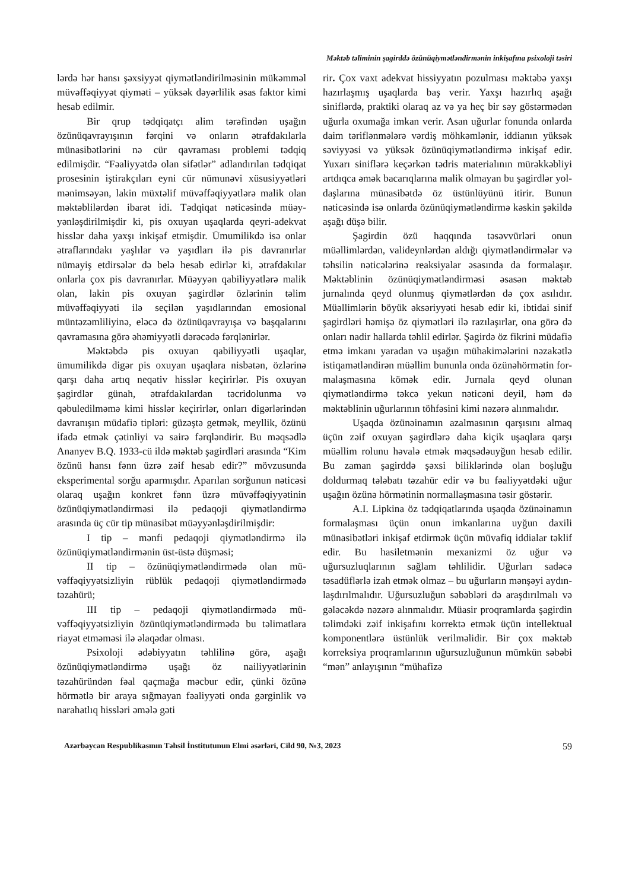Məktəb təliminin şagirddə özünüqiymətləndirmənin inkişafına psixoloji təsiri
lərdə hər hansı şəxsiyyət qiymətləndirilməsinin mükəmməl müvəffəqiyyət qiyməti – yüksək də­yərlilik əsas faktor kimi hesab edilmir.
Bir qrup tədqiqatçı alim tərəfindən uşağın özünüqavrayışının fərqini və onların ətrafdakı­larla münasibətlərini nə cür qavraması problemi tədqiq edilmişdir. “Fəaliyyətdə olan sifətlər” ad­landırılan tədqiqat prosesinin iştirakçıları eyni cür nümunəvi xüsusiyyətləri mənimsəyən, lakin müxtəlif müvəffəqiyyətlərə malik olan məktəb­lilərdən ibarət idi. Tədqiqat nəticəsində müəy­yənləşdirilmişdir ki, pis oxuyan uşaqlarda qeyri-adekvat hisslər daha yaxşı inkişaf etmişdir. Ümumilikdə isə onlar ətraflarındakı yaşlılar və yaşıdları ilə pis davranırlar nümayiş etdirsələr də belə hesab edirlər ki, ətrafdakılar onlarla çox pis davranırlar. Müəyyən qabiliyyətlərə malik olan, lakin pis oxuyan şagirdlər özlərinin təlim müvəffəqiyyəti ilə seçilən yaşıdlarından emo­sional müntəzəmliliyinə, eləcə də özünüqavrayı­şa və başqalarını qavramasına görə əhəmiyyətli dərəcədə fərqlənirlər.
Məktəbdə pis oxuyan qabiliyyətli uşaqlar, ümumilikdə digər pis oxuyan uşaqlara nisbətən, özlərinə qarşı daha artıq neqativ hisslər keçirirlər. Pis oxuyan şagirdlər günah, ətrafdakılardan təcri­dolunma və qəbuledilməmə kimi hisslər keçirir­lər, onları digərlərindən davranışın müdafiə tiplə­ri: güzəştə getmək, meyllik, özünü ifadə etmək çətinliyi və sairə fərqləndirir. Bu məqsədlə Anan­yev B.Q. 1933-cü ildə məktəb şagirdləri arasında “Kim özünü hansı fənn üzrə zəif hesab edir?” mövzusunda eksperimental sorğu aparmışdır. Aparılan sorğunun nəticəsi olaraq uşağın konkret fənn üzrə müvəffəqiyyətinin özünüqiymətləndir­məsi ilə pedaqoji qiymətləndirmə arasında üç cür tip münasibət müəyyənləşdirilmişdir:
I tip – mənfi pedaqoji qiymətləndirmə ilə özünüqiymətləndirmənin üst-üstə düşməsi;
II tip – özünüqiymətləndirmədə olan mü­vəffəqiyyətsizliyin rüblük pedaqoji qiymətlən­dirmədə təzahürü;
III tip – pedaqoji qiymətləndirmədə mü­vəffəqiyyətsizliyin özünüqiymətləndirmədə bu təlimatlara riayət etməməsi ilə əlaqədar olması.
Psixoloji ədəbiyyatın təhlilinə görə, aşağı özünüqiymətləndirmə uşağı öz nailiyyətlərinin təzahüründən fəal qaçmağa məcbur edir, çünki özünə hörmətlə bir araya sığmayan fəaliyyəti onda gərginlik və narahatlıq hissləri əmələ gəti­
rir. Çox vaxt adekvat hissiyyatın pozulması məktəbə yaxşı hazırlaşmış uşaqlarda baş verir. Yaxşı hazırlıq aşağı siniflərdə, praktiki olaraq az və ya heç bir səy göstərmədən uğurla oxuma­ğa imkan verir. Asan uğurlar fonunda onlarda daim təriflənmələrə vərdiş möhkəmlənir, iddia­nın yüksək səviyyəsi və yüksək özünüqiymət­ləndirmə inkişaf edir. Yuxarı siniflərə keçərkən tədris materialının mürəkkəbliyi artdıqca əmək bacarıqlarına malik olmayan bu şagirdlər yol­daşlarına münasibətdə öz üstünlüyünü itirir. Bu­nun nəticəsində isə onlarda özünüqiymətləndir­mə kəskin şəkildə aşağı düşə bilir.
Şagirdin özü haqqında təsəvvürləri onun müəllimlərdən, valideynlərdən aldığı qiymətlən­dirmələr və təhsilin nəticələrinə reaksiyalar əsa­sında da formalaşır. Məktəblinin özünüqiymət­ləndirməsi əsasən məktəb jurnalında qeyd olun­muş qiymətlərdən də çox asılıdır. Müəllimlərin böyük əksəriyyəti hesab edir ki, ibtidai sinif şa­girdləri həmişə öz qiymətləri ilə razılaşırlar, ona görə də onları nadir hallarda təhlil edirlər. Şagir­də öz fikrini müdafiə etmə imkanı yaradan və uşağın mühakimələrini nəzakətlə istiqamətlən­dirən müəllim bununla onda özünəhörmətin for­malaşmasına kömək edir. Jurnala qeyd olunan qiymətləndirmə təkcə yekun nəticəni deyil, həm də məktəblinin uğurlarının töhfəsini kimi nəzərə alınmalıdır.
Uşaqda özünəinamın azalmasının qarşısını almaq üçün zəif oxuyan şagirdlərə daha kiçik uşaqlara qarşı müəllim rolunu həvalə etmək məq­sədəuyğun hesab edilir. Bu zaman şagirddə şəxsi biliklərində olan boşluğu doldurmaq tələbatı tə­zahür edir və bu fəaliyyətdəki uğur uşağın özünə hörmətinin normallaşmasına təsir göstərir.
A.I. Lipkina öz tədqiqatlarında uşaqda özünəinamın formalaşması üçün onun imkanla­rına uyğun daxili münasibətləri inkişaf etdirmək üçün müvafiq iddialar təklif edir. Bu hasiletmə­nin mexanizmi öz uğur və uğursuzluqlarının sağlam təhlilidir. Uğurları sadəcə təsadüflərlə izah etmək olmaz – bu uğurların mənşəyi aydın­laşdırılmalıdır. Uğursuzluğun səbəbləri də araş­dırılmalı və gələcəkdə nəzərə alınmalıdır. Müasir proqramlarda şagirdin təlimdəki zəif in­kişafını korrektə etmək üçün intellektual kom­ponentlərə üstünlük verilməlidir. Bir çox mək­təb korreksiya proqramlarının uğursuzluğunun mümkün səbəbi “mən” anlayışının “mühafizə­
Azərbaycan Respublikasının Təhsil İnstitutunun Elmi əsərləri, Cild 90, №3, 2023 59